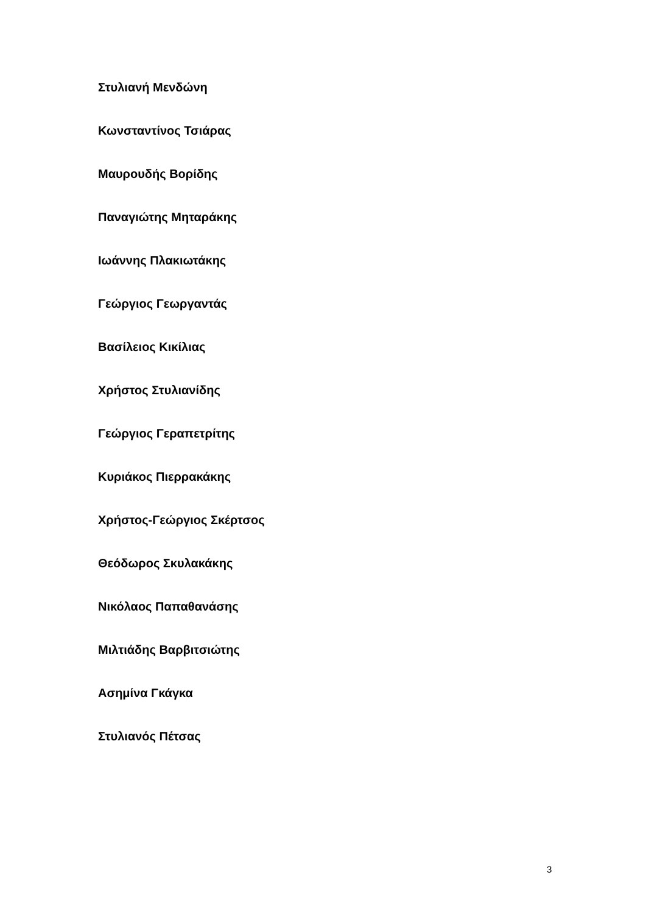Στυλιανή Μενδώνη
Κωνσταντίνος Τσιάρας
Μαυρουδής Βορίδης
Παναγιώτης Μηταράκης
Ιωάννης Πλακιωτάκης
Γεώργιος Γεωργαντάς
Βασίλειος Κικίλιας
Χρήστος Στυλιανίδης
Γεώργιος Γεραπετρίτης
Κυριάκος Πιερρακάκης
Χρήστος-Γεώργιος Σκέρτσος
Θεόδωρος Σκυλακάκης
Νικόλαος Παπαθανάσης
Μιλτιάδης Βαρβιτσιώτης
Ασημίνα Γκάγκα
Στυλιανός Πέτσας
3